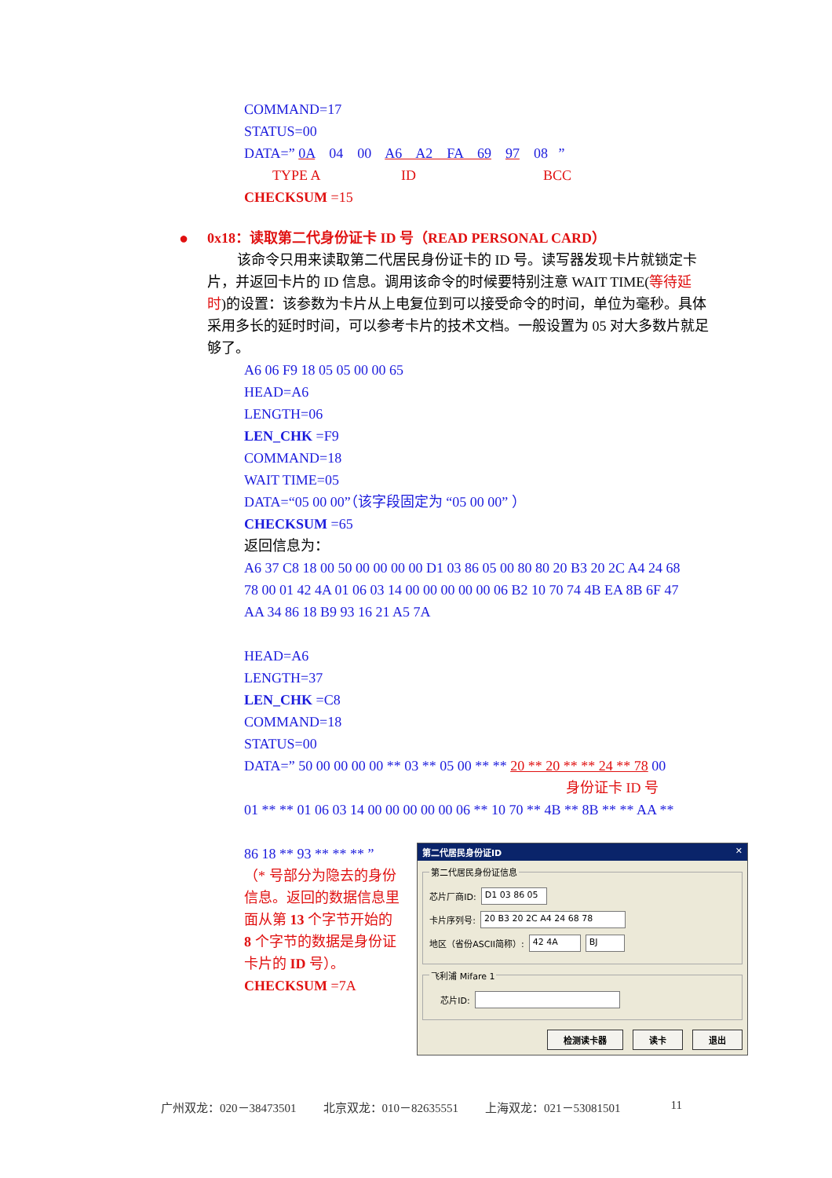COMMAND=17
STATUS=00
DATA=” 0A 04 00 A6 A2 FA 69 97 08 ”
TYPE A ID BCC
CHECKSUM =15
● 0x18：读取第二代身份证卡 ID 号（READ PERSONAL CARD）
该命令只用来读取第二代居民身份证卡的 ID 号。读写器发现卡片就锁定卡片，并返回卡片的 ID 信息。调用该命令的时候要特别注意 WAIT TIME(等待延时)的设置：该参数为卡片从上电复位到可以接受命令的时间，单位为毫秒。具体采用多长的延时时间，可以参考卡片的技术文档。一般设置为 05 对大多数片就足够了。
A6 06 F9 18 05 05 00 00 65
HEAD=A6
LENGTH=06
LEN_CHK =F9
COMMAND=18
WAIT TIME=05
DATA=“05 00 00”（该字段固定为 “05 00 00” ）
CHECKSUM =65
返回信息为：
A6 37 C8 18 00 50 00 00 00 00 D1 03 86 05 00 80 80 20 B3 20 2C A4 24 68
78 00 01 42 4A 01 06 03 14 00 00 00 00 00 06 B2 10 70 74 4B EA 8B 6F 47
AA 34 86 18 B9 93 16 21 A5 7A
HEAD=A6
LENGTH=37
LEN_CHK =C8
COMMAND=18
STATUS=00
DATA=” 50 00 00 00 00 ** 03 ** 05 00 ** ** 20 ** 20 ** ** 24 ** 78 00
身份证卡 ID 号
01 ** ** 01 06 03 14 00 00 00 00 00 06 ** 10 70 ** 4B ** 8B ** ** AA **
86 18 ** 93 ** ** ** ”
（* 号部分为隐去的身份信息。返回的数据信息里面从第 13 个字节开始的 8 个字节的数据是身份证卡片的 ID 号）。
CHECKSUM =7A
第二代居民身份证ID ✕
第二代居民身份证信息
芯片厂商ID: D1 03 86 05
卡片序列号: 20 B3 20 2C A4 24 68 78
地区（省份ASCII简称）: 42 4A BJ
飞利浦 Mifare 1
芯片ID:
检测读卡器 读卡 退出
广州双龙：020－38473501 北京双龙：010－82635551 上海双龙：021－53081501 11